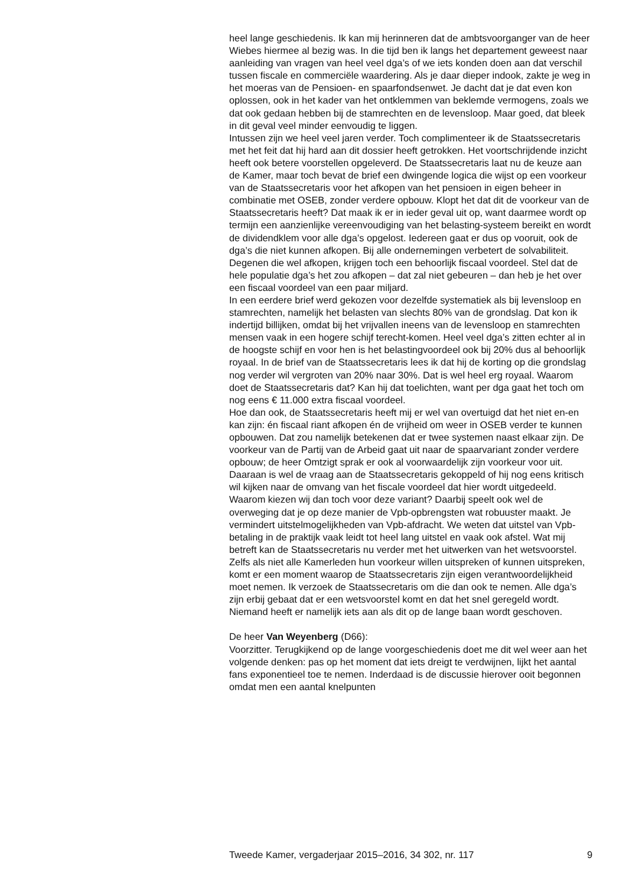heel lange geschiedenis. Ik kan mij herinneren dat de ambtsvoorganger van de heer Wiebes hiermee al bezig was. In die tijd ben ik langs het departement geweest naar aanleiding van vragen van heel veel dga’s of we iets konden doen aan dat verschil tussen fiscale en commerciële waardering. Als je daar dieper indook, zakte je weg in het moeras van de Pensioen- en spaarfondsenwet. Je dacht dat je dat even kon oplossen, ook in het kader van het ontklemmen van beklemde vermogens, zoals we dat ook gedaan hebben bij de stamrechten en de levensloop. Maar goed, dat bleek in dit geval veel minder eenvoudig te liggen.
Intussen zijn we heel veel jaren verder. Toch complimenteer ik de Staatssecretaris met het feit dat hij hard aan dit dossier heeft getrokken. Het voortschrijdende inzicht heeft ook betere voorstellen opgeleverd. De Staatssecretaris laat nu de keuze aan de Kamer, maar toch bevat de brief een dwingende logica die wijst op een voorkeur van de Staatssecretaris voor het afkopen van het pensioen in eigen beheer in combinatie met OSEB, zonder verdere opbouw. Klopt het dat dit de voorkeur van de Staatssecretaris heeft? Dat maak ik er in ieder geval uit op, want daarmee wordt op termijn een aanzienlijke vereenvoudiging van het belasting-systeem bereikt en wordt de dividendklem voor alle dga’s opgelost. Iedereen gaat er dus op vooruit, ook de dga’s die niet kunnen afkopen. Bij alle ondernemingen verbetert de solvabiliteit. Degenen die wel afkopen, krijgen toch een behoorlijk fiscaal voordeel. Stel dat de hele populatie dga’s het zou afkopen – dat zal niet gebeuren – dan heb je het over een fiscaal voordeel van een paar miljard.
In een eerdere brief werd gekozen voor dezelfde systematiek als bij levensloop en stamrechten, namelijk het belasten van slechts 80% van de grondslag. Dat kon ik indertijd billijken, omdat bij het vrijvallen ineens van de levensloop en stamrechten mensen vaak in een hogere schijf terecht-komen. Heel veel dga’s zitten echter al in de hoogste schijf en voor hen is het belastingvoordeel ook bij 20% dus al behoorlijk royaal. In de brief van de Staatssecretaris lees ik dat hij de korting op die grondslag nog verder wil vergroten van 20% naar 30%. Dat is wel heel erg royaal. Waarom doet de Staatssecretaris dat? Kan hij dat toelichten, want per dga gaat het toch om nog eens € 11.000 extra fiscaal voordeel.
Hoe dan ook, de Staatssecretaris heeft mij er wel van overtuigd dat het niet en-en kan zijn: én fiscaal riant afkopen én de vrijheid om weer in OSEB verder te kunnen opbouwen. Dat zou namelijk betekenen dat er twee systemen naast elkaar zijn. De voorkeur van de Partij van de Arbeid gaat uit naar de spaarvariant zonder verdere opbouw; de heer Omtzigt sprak er ook al voorwaardelijk zijn voorkeur voor uit. Daaraan is wel de vraag aan de Staatssecretaris gekoppeld of hij nog eens kritisch wil kijken naar de omvang van het fiscale voordeel dat hier wordt uitgedeeld. Waarom kiezen wij dan toch voor deze variant? Daarbij speelt ook wel de overweging dat je op deze manier de Vpb-opbrengsten wat robuuster maakt. Je vermindert uitstelmogelijkheden van Vpb-afdracht. We weten dat uitstel van Vpb-betaling in de praktijk vaak leidt tot heel lang uitstel en vaak ook afstel. Wat mij betreft kan de Staatssecretaris nu verder met het uitwerken van het wetsvoorstel. Zelfs als niet alle Kamerleden hun voorkeur willen uitspreken of kunnen uitspreken, komt er een moment waarop de Staatssecretaris zijn eigen verantwoordelijkheid moet nemen. Ik verzoek de Staatssecretaris om die dan ook te nemen. Alle dga’s zijn erbij gebaat dat er een wetsvoorstel komt en dat het snel geregeld wordt. Niemand heeft er namelijk iets aan als dit op de lange baan wordt geschoven.
De heer Van Weyenberg (D66):
Voorzitter. Terugkijkend op de lange voorgeschiedenis doet me dit wel weer aan het volgende denken: pas op het moment dat iets dreigt te verdwijnen, lijkt het aantal fans exponentieel toe te nemen. Inderdaad is de discussie hierover ooit begonnen omdat men een aantal knelpunten
Tweede Kamer, vergaderjaar 2015–2016, 34 302, nr. 117 9